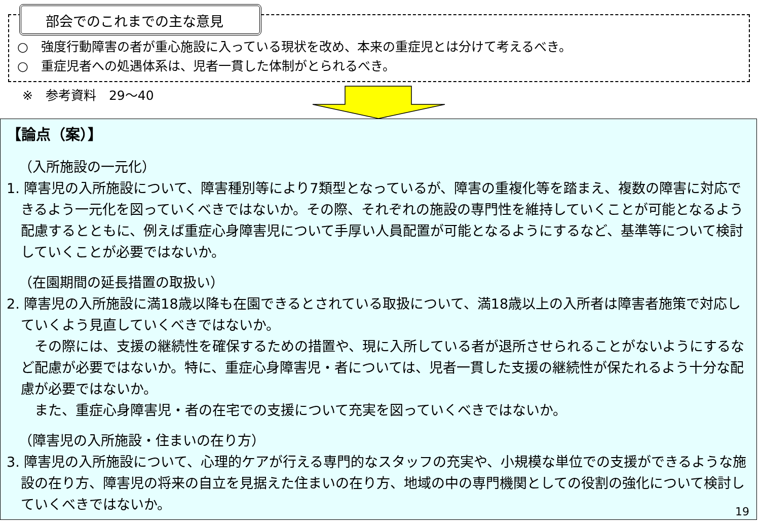部会でのこれまでの主な意見
○　強度行動障害の者が重心施設に入っている現状を改め、本来の重症児とは分けて考えるべき。
○　重症児者への処遇体系は、児者一貫した体制がとられるべき。
※　参考資料　29～40
【論点（案）】
（入所施設の一元化）
1. 障害児の入所施設について、障害種別等により7類型となっているが、障害の重複化等を踏まえ、複数の障害に対応できるよう一元化を図っていくべきではないか。その際、それぞれの施設の専門性を維持していくことが可能となるよう配慮するとともに、例えば重症心身障害児について手厚い人員配置が可能となるようにするなど、基準等について検討していくことが必要ではないか。
（在園期間の延長措置の取扱い）
2. 障害児の入所施設に満18歳以降も在園できるとされている取扱について、満18歳以上の入所者は障害者施策で対応していくよう見直していくべきではないか。
　その際には、支援の継続性を確保するための措置や、現に入所している者が退所させられることがないようにするなど配慮が必要ではないか。特に、重症心身障害児・者については、児者一貫した支援の継続性が保たれるよう十分な配慮が必要ではないか。
　また、重症心身障害児・者の在宅での支援について充実を図っていくべきではないか。
（障害児の入所施設・住まいの在り方）
3. 障害児の入所施設について、心理的ケアが行える専門的なスタッフの充実や、小規模な単位での支援ができるような施設の在り方、障害児の将来の自立を見据えた住まいの在り方、地域の中の専門機関としての役割の強化について検討していくべきではないか。
19